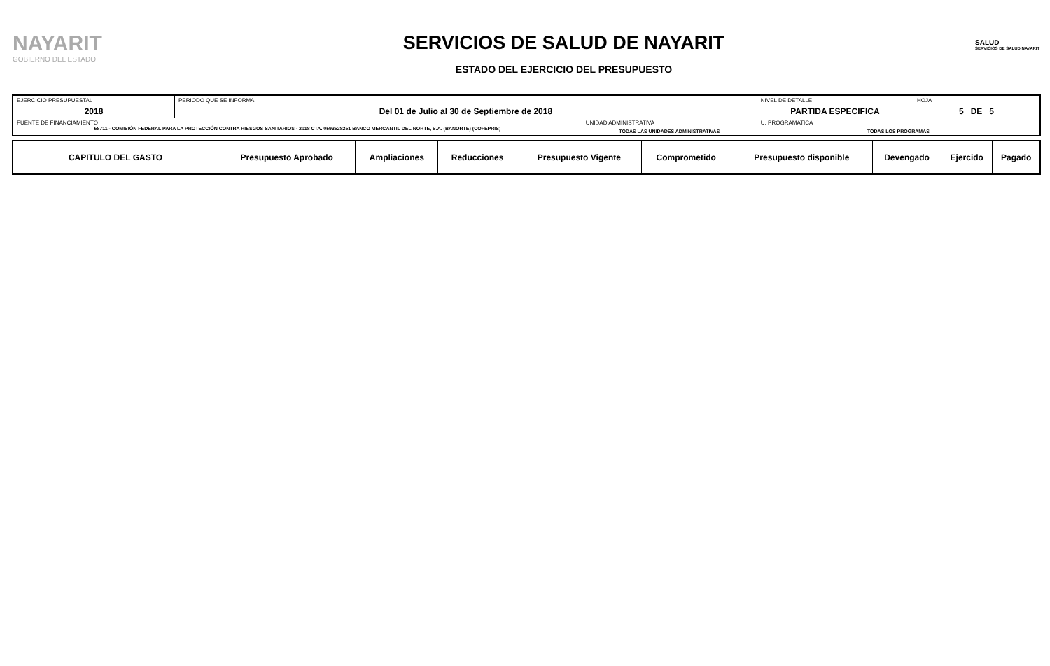NAYARIT
GOBIERNO DEL ESTADO
SERVICIOS DE SALUD DE NAYARIT
ESTADO DEL EJERCICIO DEL PRESUPUESTO
SALUD
SERVICIOS DE SALUD NAYARIT
| EJERCICIO PRESUPUESTAL 2018 | PERIODO QUE SE INFORMA Del 01 de Julio al 30 de Septiembre de 2018 | | NIVEL DE DETALLE PARTIDA ESPECIFICA | HOJA 5 DE 5 |
| FUENTE DE FINANCIAMIENTO 58711 - COMISIÓN FEDERAL PARA LA PROTECCIÓN CONTRA RIESGOS SANITARIOS - 2018 CTA. 0593528251 BANCO MERCANTIL DEL NORTE, S.A. (BANORTE) (COFEPRIS) | | UNIDAD ADMINISTRATIVA TODAS LAS UNIDADES ADMINISTRATIVAS | U. PROGRAMATICA TODAS LOS PROGRAMAS | |
| CAPITULO DEL GASTO | Presupuesto Aprobado | Ampliaciones | Reducciones | Presupuesto Vigente | Comprometido | Presupuesto disponible | Devengado | Ejercido | Pagado |
| --- | --- | --- | --- | --- | --- | --- | --- | --- | --- |